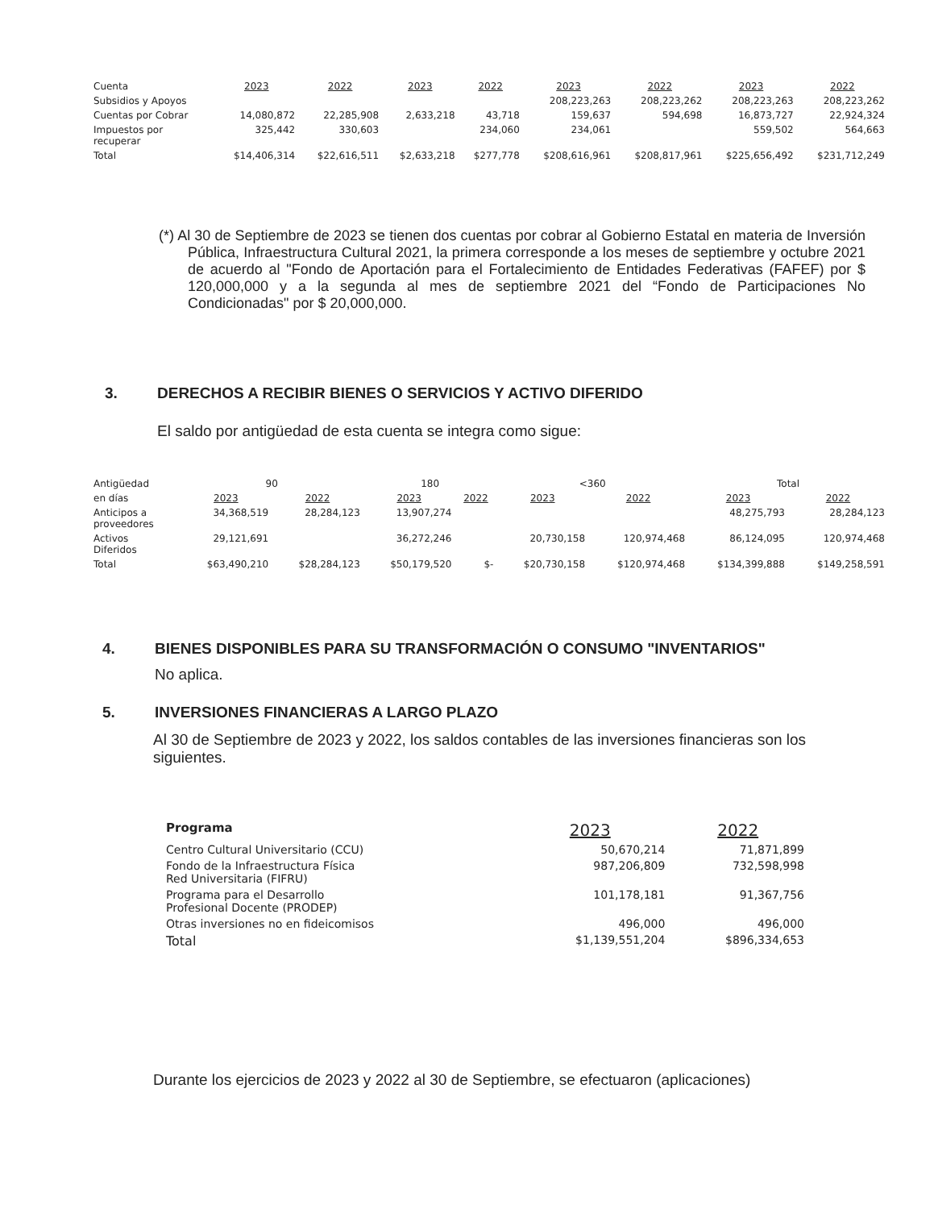| Cuenta | 2023 | 2022 | 2023 | 2022 | 2023 | 2022 | 2023 | 2022 |
| Subsidios y Apoyos | | | | | 208,223,263 | 208,223,262 | 208,223,263 | 208,223,262 |
| Cuentas por Cobrar | 14,080,872 | 22,285,908 | 2,633,218 | 43,718 | 159,637 | 594,698 | 16,873,727 | 22,924,324 |
| Impuestos por recuperar | 325,442 | 330,603 | | 234,060 | 234,061 | | 559,502 | 564,663 |
| Total | $14,406,314 | $22,616,511 | $2,633,218 | $277,778 | $208,616,961 | $208,817,961 | $225,656,492 | $231,712,249 |
(*) Al 30 de Septiembre de 2023 se tienen dos cuentas por cobrar al Gobierno Estatal en materia de Inversión Pública, Infraestructura Cultural 2021, la primera corresponde a los meses de septiembre y octubre 2021 de acuerdo al "Fondo de Aportación para el Fortalecimiento de Entidades Federativas (FAFEF) por $ 120,000,000 y a la segunda al mes de septiembre 2021 del “Fondo de Participaciones No Condicionadas" por $ 20,000,000.
3. DERECHOS A RECIBIR BIENES O SERVICIOS Y ACTIVO DIFERIDO
El saldo por antigüedad de esta cuenta se integra como sigue:
| Antigüedad | 90 | | 180 | | <360 | | Total | |
| en días | 2023 | 2022 | 2023 | 2022 | 2023 | 2022 | 2023 | 2022 |
| Anticipos a proveedores | 34,368,519 | 28,284,123 | 13,907,274 | | | | 48,275,793 | 28,284,123 |
| Activos Diferidos | 29,121,691 | | 36,272,246 | | 20,730,158 | 120,974,468 | 86,124,095 | 120,974,468 |
| Total | $63,490,210 | $28,284,123 | $50,179,520 | $- | $20,730,158 | $120,974,468 | $134,399,888 | $149,258,591 |
4. BIENES DISPONIBLES PARA SU TRANSFORMACIÓN O CONSUMO "INVENTARIOS"
No aplica.
5. INVERSIONES FINANCIERAS A LARGO PLAZO
Al 30 de Septiembre de 2023 y 2022, los saldos contables de las inversiones financieras son los siguientes.
| Programa | 2023 | 2022 |
| Centro Cultural Universitario (CCU) | 50,670,214 | 71,871,899 |
| Fondo de la Infraestructura Física Red Universitaria (FIFRU) | 987,206,809 | 732,598,998 |
| Programa para el Desarrollo Profesional Docente (PRODEP) | 101,178,181 | 91,367,756 |
| Otras inversiones no en fideicomisos | 496,000 | 496,000 |
| Total | $1,139,551,204 | $896,334,653 |
Durante los ejercicios de 2023 y 2022 al 30 de Septiembre, se efectuaron (aplicaciones)